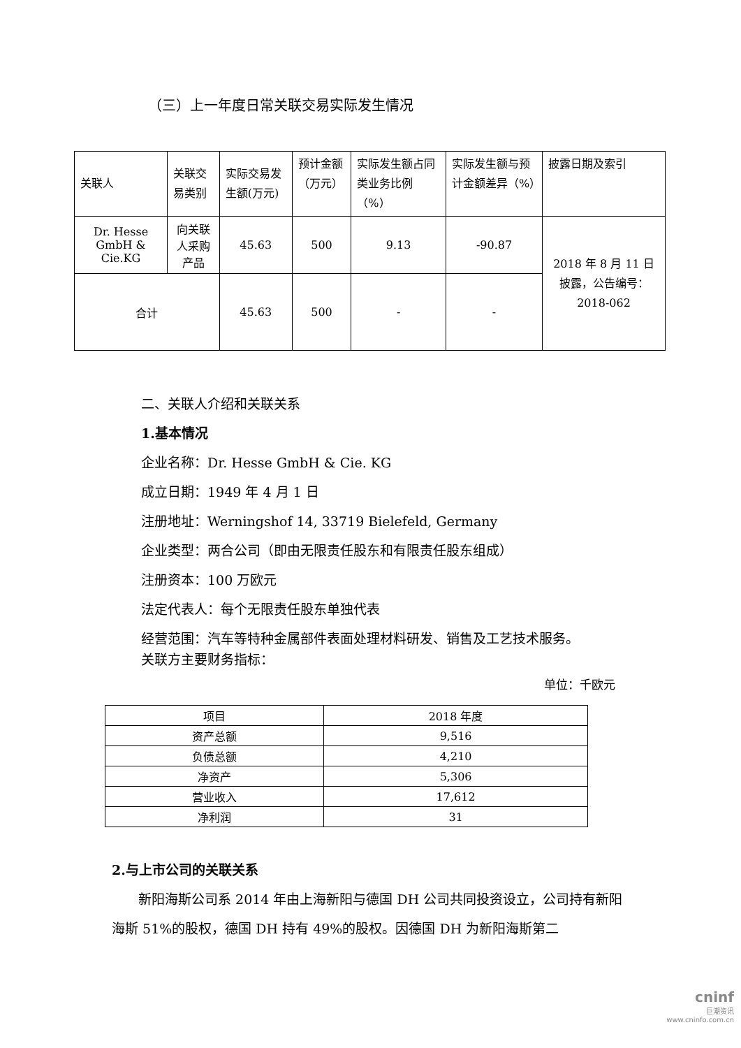（三）上一年度日常关联交易实际发生情况
| 关联人 | 关联交易类别 | 实际交易发生额(万元) | 预计金额（万元） | 实际发生额占同类业务比例（%） | 实际发生额与预计金额差异（%） | 披露日期及索引 |
| --- | --- | --- | --- | --- | --- | --- |
| Dr. Hesse GmbH & Cie.KG | 向关联人采购产品 | 45.63 | 500 | 9.13 | -90.87 | 2018 年 8 月 11 日披露，公告编号：2018-062 |
| 合计 | | 45.63 | 500 | - | - | |
二、关联人介绍和关联关系
1.基本情况
企业名称：Dr. Hesse GmbH & Cie. KG
成立日期：1949 年 4 月 1 日
注册地址：Werningshof 14, 33719 Bielefeld, Germany
企业类型：两合公司（即由无限责任股东和有限责任股东组成）
注册资本：100 万欧元
法定代表人：每个无限责任股东单独代表
经营范围：汽车等特种金属部件表面处理材料研发、销售及工艺技术服务。
关联方主要财务指标：
单位：千欧元
| 项目 | 2018 年度 |
| 资产总额 | 9,516 |
| 负债总额 | 4,210 |
| 净资产 | 5,306 |
| 营业收入 | 17,612 |
| 净利润 | 31 |
2.与上市公司的关联关系
　　新阳海斯公司系 2014 年由上海新阳与德国 DH 公司共同投资设立，公司持有新阳海斯 51%的股权，德国 DH 持有 49%的股权。因德国 DH 为新阳海斯第二
cninf
巨潮资讯
www.cninfo.com.cn